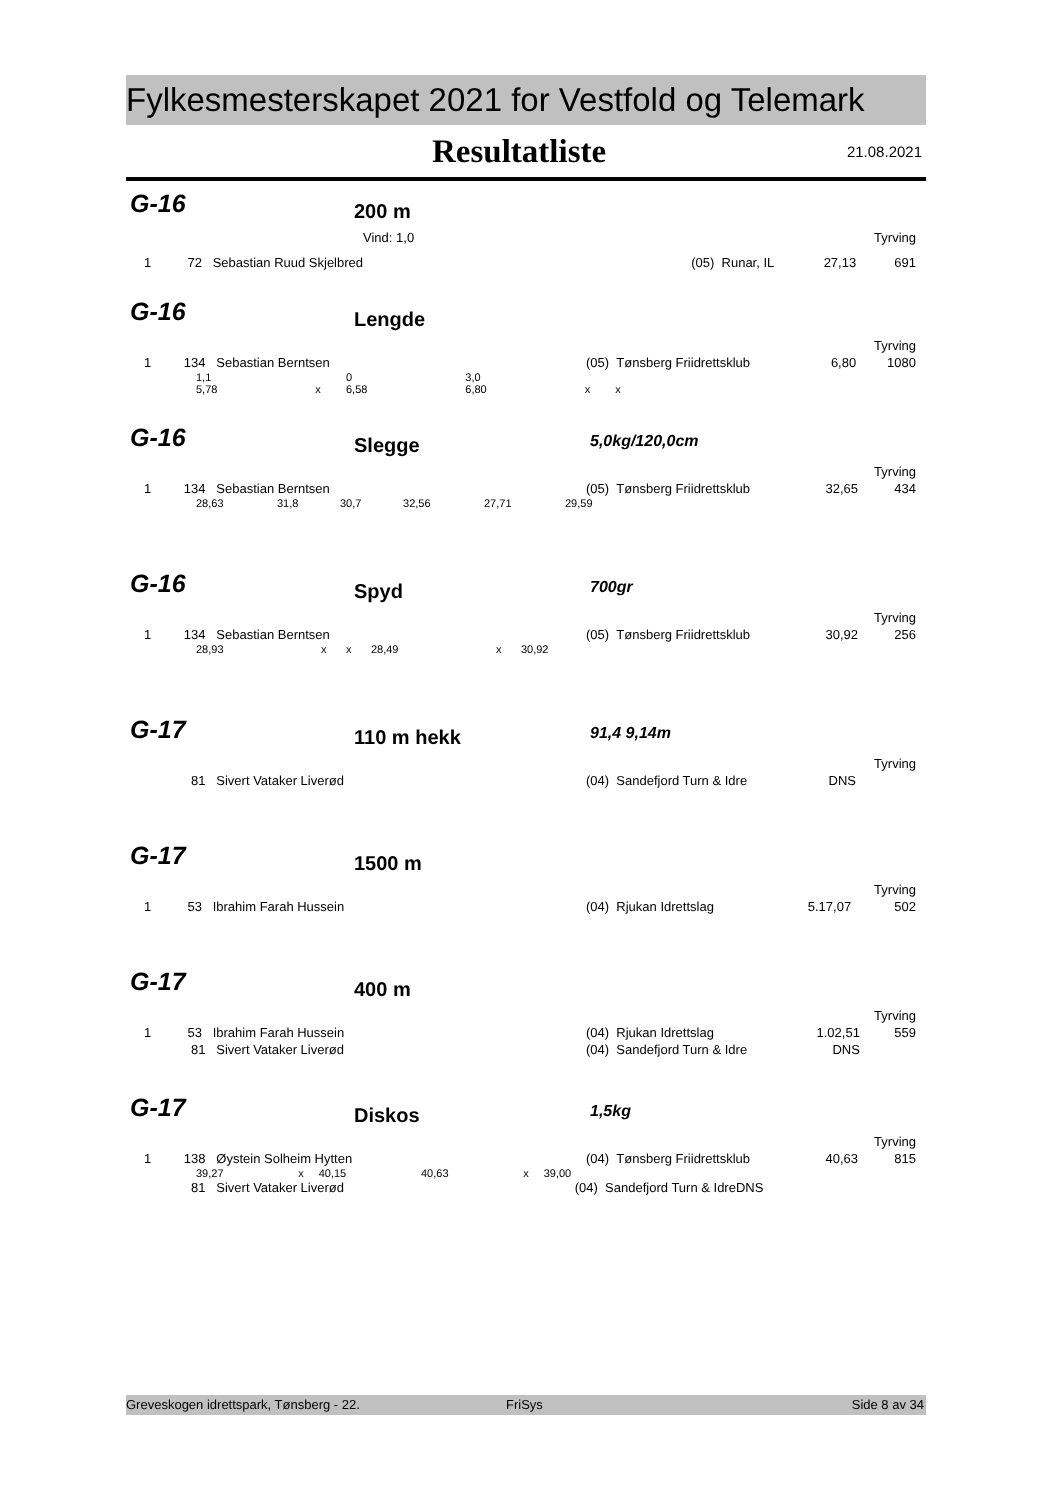Fylkesmesterskapet 2021 for Vestfold og Telemark
Resultatliste 21.08.2021
G-16
200 m
| | Vind: 1,0 | | | Tyrving |
| 1 72 Sebastian Ruud Skjelbred | | (05) Runar, IL | 27,13 | 691 |
G-16
Lengde
| | | | Tyrving |
| 1 134 Sebastian Berntsen | (05) Tønsberg Friidrettsklub | 6,80 | 1080 |
| 1,1 | | 0 | 3,0 | | |
| 5,78 | x | 6,58 | 6,80 | x | x |
G-16
Slegge
5,0kg/120,0cm
| | | | Tyrving |
| 1 134 Sebastian Berntsen | (05) Tønsberg Friidrettsklub | 32,65 | 434 |
| 28,63 | 31,8 | 30,7 | 32,56 | 27,71 | 29,59 |
G-16
Spyd
700gr
| | | | Tyrving |
| 1 134 Sebastian Berntsen | (05) Tønsberg Friidrettsklub | 30,92 | 256 |
| 28,93 | x | x | 28,49 | x | 30,92 |
G-17
110 m hekk
91,4 9,14m
| | | | Tyrving |
| 81 Sivert Vataker Liverød | (04) Sandefjord Turn & Idre | DNS | |
G-17
1500 m
| | | | Tyrving |
| 1 53 Ibrahim Farah Hussein | (04) Rjukan Idrettslag | 5.17,07 | 502 |
G-17
400 m
| | | | Tyrving |
| 1 53 Ibrahim Farah Hussein | (04) Rjukan Idrettslag | 1.02,51 | 559 |
| 81 Sivert Vataker Liverød | (04) Sandefjord Turn & Idre | DNS | |
G-17
Diskos
1,5kg
| | | | Tyrving |
| 1 138 Øystein Solheim Hytten | (04) Tønsberg Friidrettsklub | 40,63 | 815 |
| 39,27 | x | 40,15 | 40,63 | x | 39,00 |
| 81 Sivert Vataker Liverød | (04) Sandefjord Turn & Idre | DNS | |
Greveskogen idrettspark, Tønsberg - 22. FriSys Side 8 av 34